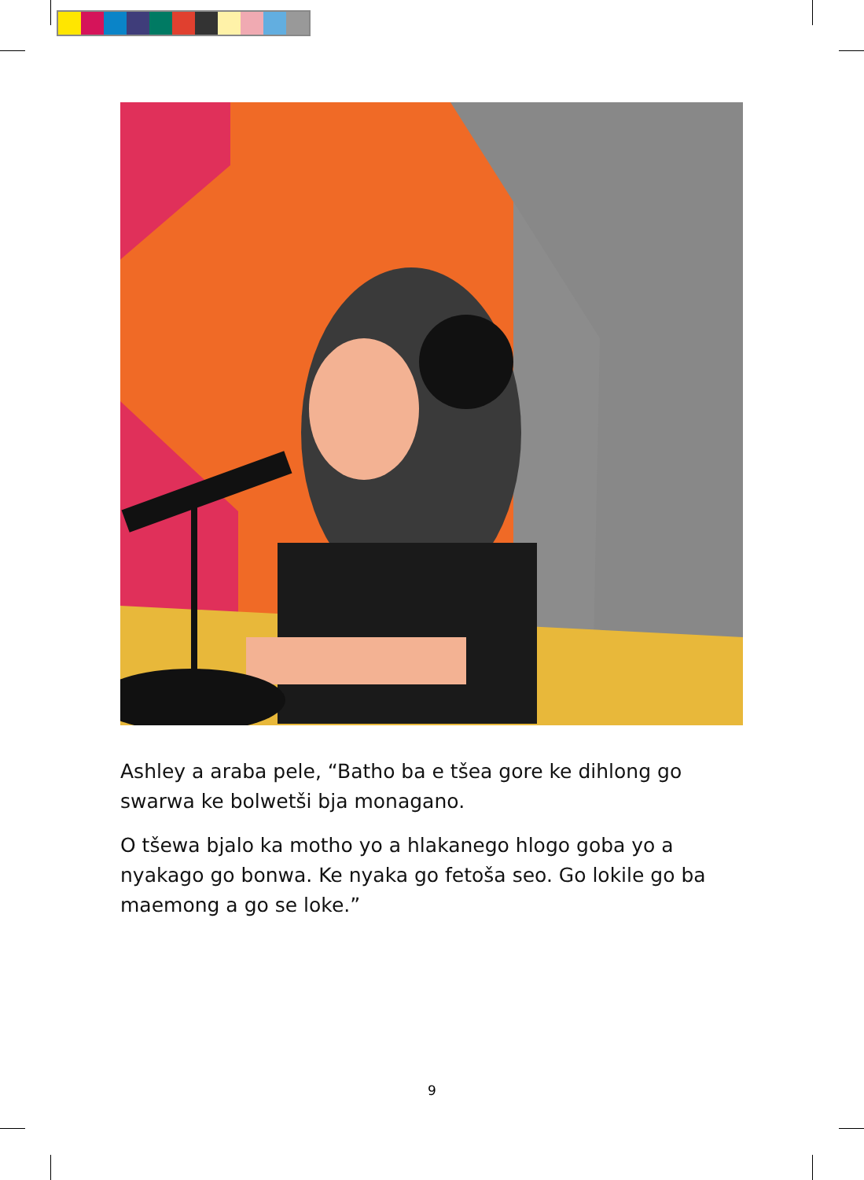Ashley a araba pele, “Batho ba e tšea gore ke dihlong go swarwa ke bolwetši bja monagano.
O tšewa bjalo ka motho yo a hlakanego hlogo goba yo a nyakago go bonwa. Ke nyaka go fetoša seo. Go lokile go ba maemong a go se loke.”
9